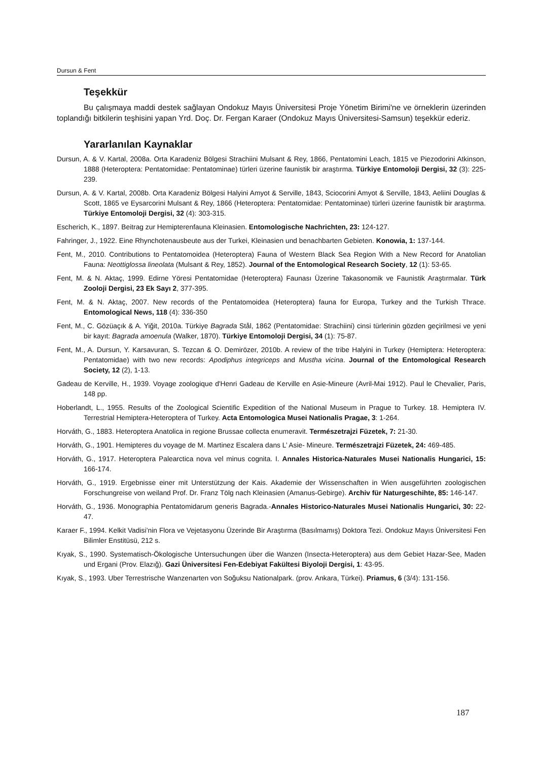Dursun & Fent
Teşekkür
Bu çalışmaya maddi destek sağlayan Ondokuz Mayıs Üniversitesi Proje Yönetim Birimi'ne ve örneklerin üzerinden toplandığı bitkilerin teşhisini yapan Yrd. Doç. Dr. Fergan Karaer (Ondokuz Mayıs Üniversitesi-Samsun) teşekkür ederiz.
Yararlanılan Kaynaklar
Dursun, A. & V. Kartal, 2008a. Orta Karadeniz Bölgesi Strachiini Mulsant & Rey, 1866, Pentatomini Leach, 1815 ve Piezodorini Atkinson, 1888 (Heteroptera: Pentatomidae: Pentatominae) türleri üzerine faunistik bir araştırma. Türkiye Entomoloji Dergisi, 32 (3): 225-239.
Dursun, A. & V. Kartal, 2008b. Orta Karadeniz Bölgesi Halyini Amyot & Serville, 1843, Sciocorini Amyot & Serville, 1843, Aeliini Douglas & Scott, 1865 ve Eysarcorini Mulsant & Rey, 1866 (Heteroptera: Pentatomidae: Pentatominae) türleri üzerine faunistik bir araştırma. Türkiye Entomoloji Dergisi, 32 (4): 303-315.
Escherich, K., 1897. Beitrag zur Hemipterenfauna Kleinasien. Entomologische Nachrichten, 23: 124-127.
Fahringer, J., 1922. Eine Rhynchotenausbeute aus der Turkei, Kleinasien und benachbarten Gebieten. Konowia, 1: 137-144.
Fent, M., 2010. Contributions to Pentatomoidea (Heteroptera) Fauna of Western Black Sea Region With a New Record for Anatolian Fauna: Neottiglossa lineolata (Mulsant & Rey, 1852). Journal of the Entomological Research Society, 12 (1): 53-65.
Fent, M. & N. Aktaç, 1999. Edirne Yöresi Pentatomidae (Heteroptera) Faunası Üzerine Takasonomik ve Faunistik Araştırmalar. Türk Zooloji Dergisi, 23 Ek Sayı 2, 377-395.
Fent, M. & N. Aktaç, 2007. New records of the Pentatomoidea (Heteroptera) fauna for Europa, Turkey and the Turkish Thrace. Entomological News, 118 (4): 336-350
Fent, M., C. Gözüaçık & A. Yiğit, 2010a. Türkiye Bagrada Stål, 1862 (Pentatomidae: Strachiini) cinsi türlerinin gözden geçirilmesi ve yeni bir kayıt: Bagrada amoenula (Walker, 1870). Türkiye Entomoloji Dergisi, 34 (1): 75-87.
Fent, M., A. Dursun, Y. Karsavuran, S. Tezcan & O. Demirözer, 2010b. A review of the tribe Halyini in Turkey (Hemiptera: Heteroptera: Pentatomidae) with two new records: Apodiphus integriceps and Mustha vicina. Journal of the Entomological Research Society, 12 (2), 1-13.
Gadeau de Kerville, H., 1939. Voyage zoologique d'Henri Gadeau de Kerville en Asie-Mineure (Avril-Mai 1912). Paul le Chevalier, Paris, 148 pp.
Hoberlandt, L., 1955. Results of the Zoological Scientific Expedition of the National Museum in Prague to Turkey. 18. Hemiptera IV. Terrestrial Hemiptera-Heteroptera of Turkey. Acta Entomologica Musei Nationalis Pragae, 3: 1-264.
Horváth, G., 1883. Heteroptera Anatolica in regione Brussae collecta enumeravit. Természetrajzi Füzetek, 7: 21-30.
Horváth, G., 1901. Hemipteres du voyage de M. Martinez Escalera dans L’ Asie- Mineure. Természetrajzi Füzetek, 24: 469-485.
Horváth, G., 1917. Heteroptera Palearctica nova vel minus cognita. I. Annales Historica-Naturales Musei Nationalis Hungarici, 15: 166-174.
Horváth, G., 1919. Ergebnisse einer mit Unterstützung der Kais. Akademie der Wissenschaften in Wien ausgeführten zoologischen Forschungreise von weiland Prof. Dr. Franz Tölg nach Kleinasien (Amanus-Gebirge). Archiv für Naturgeschihte, 85: 146-147.
Horváth, G., 1936. Monographia Pentatomidarum generis Bagrada.-Annales Historico-Naturales Musei Nationalis Hungarici, 30: 22-47.
Karaer F., 1994. Kelkit Vadisi’nin Flora ve Vejetasyonu Üzerinde Bir Araştırma (Basılmamış) Doktora Tezi. Ondokuz Mayıs Üniversitesi Fen Bilimler Enstitüsü, 212 s.
Kıyak, S., 1990. Systematisch-Ökologische Untersuchungen über die Wanzen (Insecta-Heteroptera) aus dem Gebiet Hazar-See, Maden und Ergani (Prov. Elazığ). Gazi Üniversitesi Fen-Edebiyat Fakültesi Biyoloji Dergisi, 1: 43-95.
Kıyak, S., 1993. Uber Terrestrische Wanzenarten von Soğuksu Nationalpark. (prov. Ankara, Türkei). Priamus, 6 (3/4): 131-156.
187